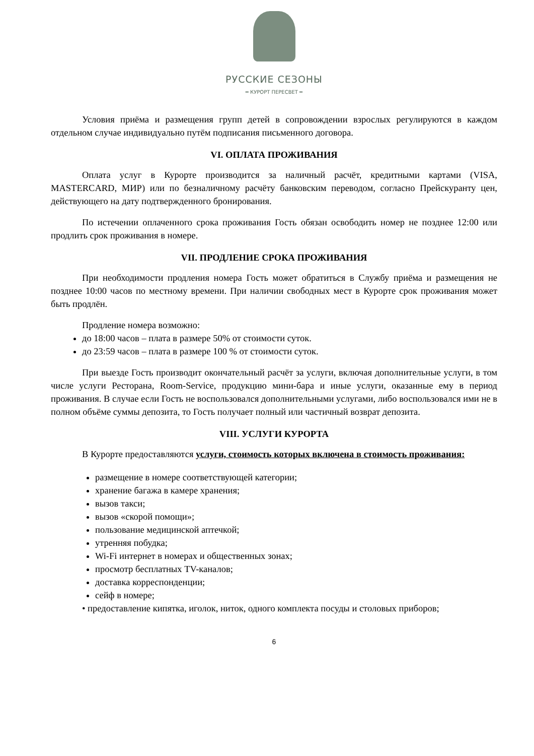РУССКИЕ СЕЗОНЫ
═ КУРОРТ ПЕРЕСВЕТ ═
Условия приёма и размещения групп детей в сопровождении взрослых регулируются в каждом отдельном случае индивидуально путём подписания письменного договора.
VI. ОПЛАТА ПРОЖИВАНИЯ
Оплата услуг в Курорте производится за наличный расчёт, кредитными картами (VISA, MASTERCARD, МИР) или по безналичному расчёту банковским переводом, согласно Прейскуранту цен, действующего на дату подтвержденного бронирования.
По истечении оплаченного срока проживания Гость обязан освободить номер не позднее 12:00 или продлить срок проживания в номере.
VII. ПРОДЛЕНИЕ СРОКА ПРОЖИВАНИЯ
При необходимости продления номера Гость может обратиться в Службу приёма и размещения не позднее 10:00 часов по местному времени. При наличии свободных мест в Курорте срок проживания может быть продлён.
Продление номера возможно:
до 18:00 часов – плата в размере 50% от стоимости суток.
до 23:59 часов – плата в размере 100 % от стоимости суток.
При выезде Гость производит окончательный расчёт за услуги, включая дополнительные услуги, в том числе услуги Ресторана, Room-Service, продукцию мини-бара и иные услуги, оказанные ему в период проживания. В случае если Гость не воспользовался дополнительными услугами, либо воспользовался ими не в полном объёме суммы депозита, то Гость получает полный или частичный возврат депозита.
VIII. УСЛУГИ КУРОРТА
В Курорте предоставляются услуги, стоимость которых включена в стоимость проживания:
размещение в номере соответствующей категории;
хранение багажа в камере хранения;
вызов такси;
вызов «скорой помощи»;
пользование медицинской аптечкой;
утренняя побудка;
Wi-Fi интернет в номерах и общественных зонах;
просмотр бесплатных TV-каналов;
доставка корреспонденции;
сейф в номере;
• предоставление кипятка, иголок, ниток, одного комплекта посуды и столовых приборов;
6